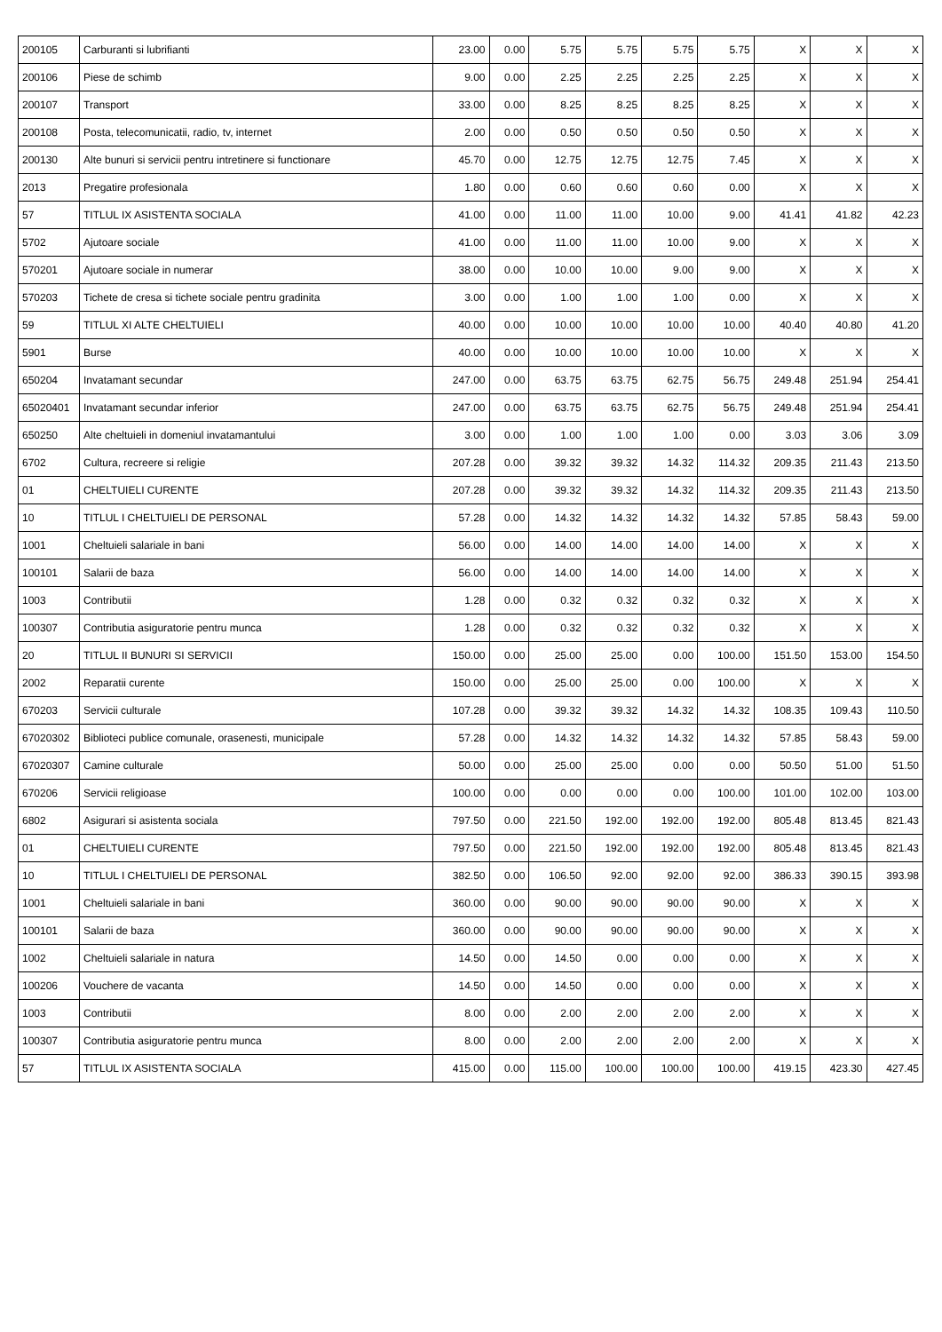| 200105 | Carburanti si lubrifianti | 23.00 | 0.00 | 5.75 | 5.75 | 5.75 | 5.75 | X | X | X |
| 200106 | Piese de schimb | 9.00 | 0.00 | 2.25 | 2.25 | 2.25 | 2.25 | X | X | X |
| 200107 | Transport | 33.00 | 0.00 | 8.25 | 8.25 | 8.25 | 8.25 | X | X | X |
| 200108 | Posta, telecomunicatii, radio, tv, internet | 2.00 | 0.00 | 0.50 | 0.50 | 0.50 | 0.50 | X | X | X |
| 200130 | Alte bunuri si servicii pentru intretinere si functionare | 45.70 | 0.00 | 12.75 | 12.75 | 12.75 | 7.45 | X | X | X |
| 2013 | Pregatire profesionala | 1.80 | 0.00 | 0.60 | 0.60 | 0.60 | 0.00 | X | X | X |
| 57 | TITLUL IX ASISTENTA SOCIALA | 41.00 | 0.00 | 11.00 | 11.00 | 10.00 | 9.00 | 41.41 | 41.82 | 42.23 |
| 5702 | Ajutoare sociale | 41.00 | 0.00 | 11.00 | 11.00 | 10.00 | 9.00 | X | X | X |
| 570201 | Ajutoare sociale in numerar | 38.00 | 0.00 | 10.00 | 10.00 | 9.00 | 9.00 | X | X | X |
| 570203 | Tichete de cresa si tichete sociale pentru gradinita | 3.00 | 0.00 | 1.00 | 1.00 | 1.00 | 0.00 | X | X | X |
| 59 | TITLUL XI ALTE CHELTUIELI | 40.00 | 0.00 | 10.00 | 10.00 | 10.00 | 10.00 | 40.40 | 40.80 | 41.20 |
| 5901 | Burse | 40.00 | 0.00 | 10.00 | 10.00 | 10.00 | 10.00 | X | X | X |
| 650204 | Invatamant secundar | 247.00 | 0.00 | 63.75 | 63.75 | 62.75 | 56.75 | 249.48 | 251.94 | 254.41 |
| 65020401 | Invatamant secundar inferior | 247.00 | 0.00 | 63.75 | 63.75 | 62.75 | 56.75 | 249.48 | 251.94 | 254.41 |
| 650250 | Alte cheltuieli in domeniul invatamantului | 3.00 | 0.00 | 1.00 | 1.00 | 1.00 | 0.00 | 3.03 | 3.06 | 3.09 |
| 6702 | Cultura, recreere si religie | 207.28 | 0.00 | 39.32 | 39.32 | 14.32 | 114.32 | 209.35 | 211.43 | 213.50 |
| 01 | CHELTUIELI CURENTE | 207.28 | 0.00 | 39.32 | 39.32 | 14.32 | 114.32 | 209.35 | 211.43 | 213.50 |
| 10 | TITLUL I CHELTUIELI DE PERSONAL | 57.28 | 0.00 | 14.32 | 14.32 | 14.32 | 14.32 | 57.85 | 58.43 | 59.00 |
| 1001 | Cheltuieli salariale in bani | 56.00 | 0.00 | 14.00 | 14.00 | 14.00 | 14.00 | X | X | X |
| 100101 | Salarii de baza | 56.00 | 0.00 | 14.00 | 14.00 | 14.00 | 14.00 | X | X | X |
| 1003 | Contributii | 1.28 | 0.00 | 0.32 | 0.32 | 0.32 | 0.32 | X | X | X |
| 100307 | Contributia asiguratorie pentru munca | 1.28 | 0.00 | 0.32 | 0.32 | 0.32 | 0.32 | X | X | X |
| 20 | TITLUL II BUNURI SI SERVICII | 150.00 | 0.00 | 25.00 | 25.00 | 0.00 | 100.00 | 151.50 | 153.00 | 154.50 |
| 2002 | Reparatii curente | 150.00 | 0.00 | 25.00 | 25.00 | 0.00 | 100.00 | X | X | X |
| 670203 | Servicii culturale | 107.28 | 0.00 | 39.32 | 39.32 | 14.32 | 14.32 | 108.35 | 109.43 | 110.50 |
| 67020302 | Biblioteci publice comunale, orasenesti, municipale | 57.28 | 0.00 | 14.32 | 14.32 | 14.32 | 14.32 | 57.85 | 58.43 | 59.00 |
| 67020307 | Camine culturale | 50.00 | 0.00 | 25.00 | 25.00 | 0.00 | 0.00 | 50.50 | 51.00 | 51.50 |
| 670206 | Servicii religioase | 100.00 | 0.00 | 0.00 | 0.00 | 0.00 | 100.00 | 101.00 | 102.00 | 103.00 |
| 6802 | Asigurari si asistenta sociala | 797.50 | 0.00 | 221.50 | 192.00 | 192.00 | 192.00 | 805.48 | 813.45 | 821.43 |
| 01 | CHELTUIELI CURENTE | 797.50 | 0.00 | 221.50 | 192.00 | 192.00 | 192.00 | 805.48 | 813.45 | 821.43 |
| 10 | TITLUL I CHELTUIELI DE PERSONAL | 382.50 | 0.00 | 106.50 | 92.00 | 92.00 | 92.00 | 386.33 | 390.15 | 393.98 |
| 1001 | Cheltuieli salariale in bani | 360.00 | 0.00 | 90.00 | 90.00 | 90.00 | 90.00 | X | X | X |
| 100101 | Salarii de baza | 360.00 | 0.00 | 90.00 | 90.00 | 90.00 | 90.00 | X | X | X |
| 1002 | Cheltuieli salariale in natura | 14.50 | 0.00 | 14.50 | 0.00 | 0.00 | 0.00 | X | X | X |
| 100206 | Vouchere de vacanta | 14.50 | 0.00 | 14.50 | 0.00 | 0.00 | 0.00 | X | X | X |
| 1003 | Contributii | 8.00 | 0.00 | 2.00 | 2.00 | 2.00 | 2.00 | X | X | X |
| 100307 | Contributia asiguratorie pentru munca | 8.00 | 0.00 | 2.00 | 2.00 | 2.00 | 2.00 | X | X | X |
| 57 | TITLUL IX ASISTENTA SOCIALA | 415.00 | 0.00 | 115.00 | 100.00 | 100.00 | 100.00 | 419.15 | 423.30 | 427.45 |